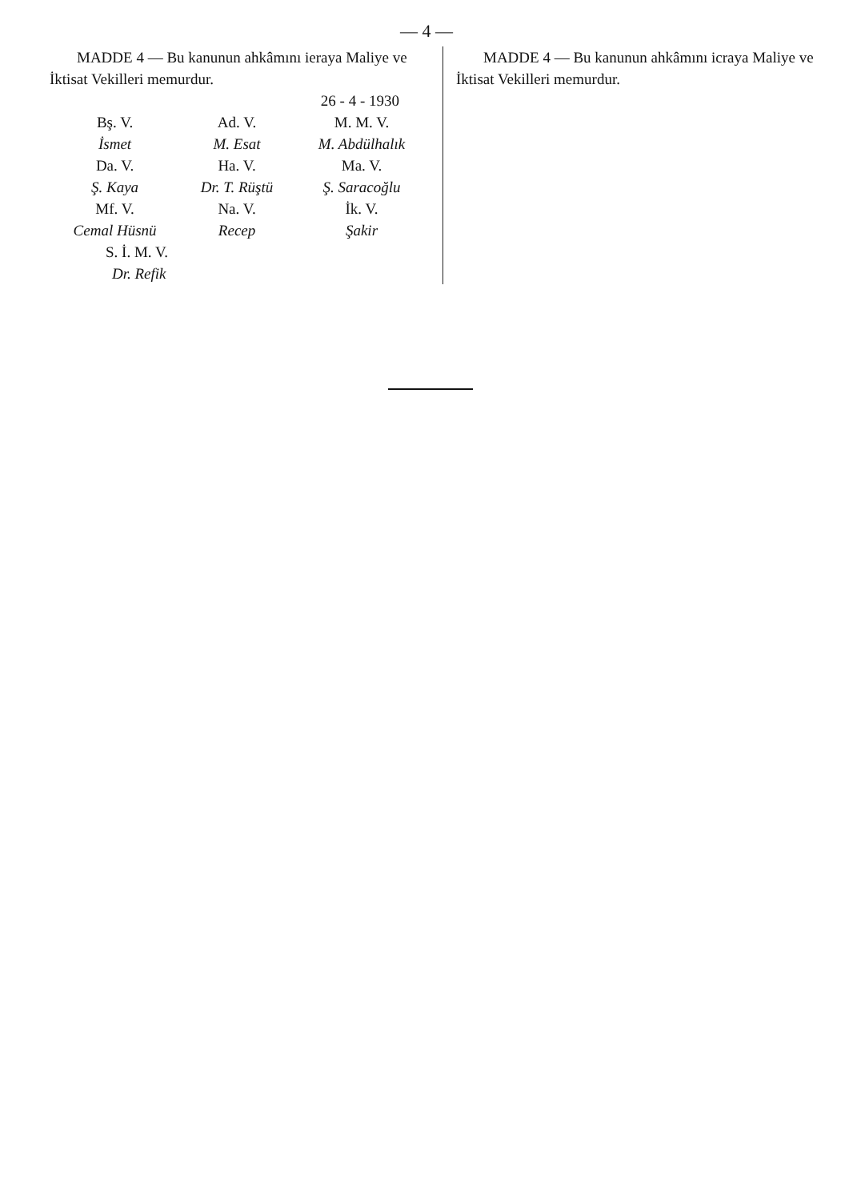— 4 —
MADDE 4 — Bu kanunun ahkâmını ieraya Maliye ve İktisat Vekilleri memurdur.
26 - 4 - 1930
| Bş. V. | Ad. V. | M. M. V. |
| İsmet | M. Esat | M. Abdülhalık |
| Da. V. | Ha. V. | Ma. V. |
| Ş. Kaya | Dr. T. Rüştü | Ş. Saracoğlu |
| Mf. V. | Na. V. | İk. V. |
| Cemal Hüsnü | Recep | Şakir |
| S. İ. M. V. | | |
| Dr. Refik | | |
MADDE 4 — Bu kanunun ahkâmını icraya Maliye ve İktisat Vekilleri memurdur.